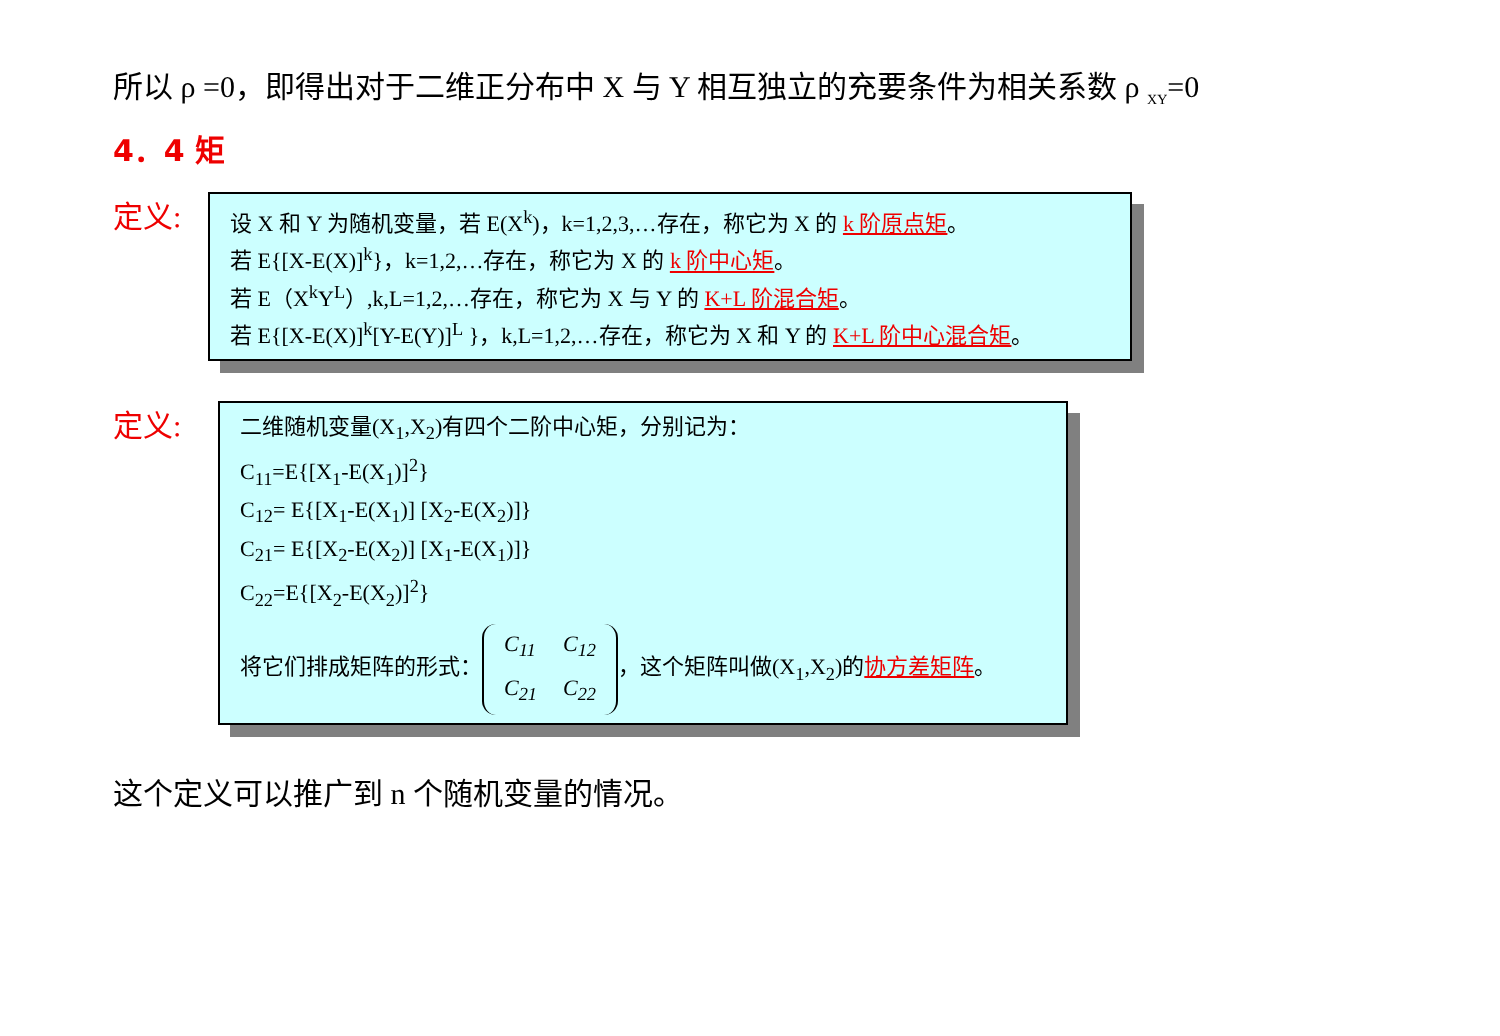所以 ρ =0，即得出对于二维正分布中 X 与 Y 相互独立的充要条件为相关系数 ρ <sub>XY</sub>=0
4．4 矩
定义:
设 X 和 Y 为随机变量，若 E(X<sup>k</sup>)，k=1,2,3,…存在，称它为 X 的 k 阶原点矩。
若 E{[X-E(X)]<sup>k</sup>}，k=1,2,…存在，称它为 X 的 k 阶中心矩。
若 E（X<sup>k</sup>Y<sup>L</sup>）,k,L=1,2,…存在，称它为 X 与 Y 的 K+L 阶混合矩。
若 E{[X-E(X)]<sup>k</sup>[Y-E(Y)]<sup>L</sup> }，k,L=1,2,…存在，称它为 X 和 Y 的 K+L 阶中心混合矩。
定义:
二维随机变量(X<sub>1</sub>,X<sub>2</sub>)有四个二阶中心矩，分别记为：
C<sub>11</sub>=E{[X<sub>1</sub>-E(X<sub>1</sub>)]<sup>2</sup>}
C<sub>12</sub>= E{[X<sub>1</sub>-E(X<sub>1</sub>)] [X<sub>2</sub>-E(X<sub>2</sub>)]}
C<sub>21</sub>= E{[X<sub>2</sub>-E(X<sub>2</sub>)] [X<sub>1</sub>-E(X<sub>1</sub>)]}
C<sub>22</sub>=E{[X<sub>2</sub>-E(X<sub>2</sub>)]<sup>2</sup>}
将它们排成矩阵的形式：
| C<sub>11</sub> | C<sub>12</sub> |
| C<sub>21</sub> | C<sub>22</sub> |
，这个矩阵叫做(X<sub>1</sub>,X<sub>2</sub>)的协方差矩阵。
这个定义可以推广到 n 个随机变量的情况。